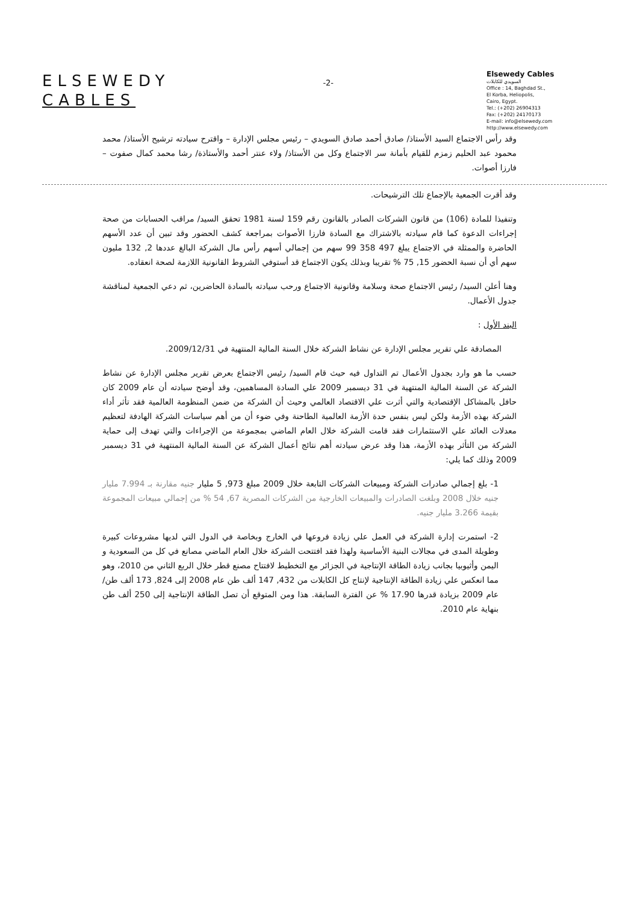ELSEWEDY
CABLES
-2-
Elsewedy Cables
السويدي للكابلات
Office : 14, Baghdad St.,
El Korba, Heliopolis,
Cairo, Egypt.
Tel.: (+202) 26904313
Fax: (+202) 24170173
E-mail: info@elsewedy.com
http://www.elsewedy.com
وقد رأس الاجتماع السيد الأستاذ/ صادق أحمد صادق السويدي – رئيس مجلس الإدارة – واقترح سيادته ترشيح الأستاذ/ محمد محمود عبد الحليم زمزم للقيام بأمانة سر الاجتماع وكل من الأستاذ/ ولاء عنتر أحمد والأستاذة/ رشا محمد كمال صفوت – فارزا أصوات.
وقد أقرت الجمعية بالإجماع تلك الترشيحات.
وتنفيذا للمادة (106) من قانون الشركات الصادر بالقانون رقم 159 لسنة 1981 تحقق السيد/ مراقب الحسابات من صحة إجراءات الدعوة كما قام سيادته بالاشتراك مع السادة فارزا الأصوات بمراجعة كشف الحضور وقد تبين أن عدد الأسهم الحاضرة والممثلة في الاجتماع يبلغ 497 358 99 سهم من إجمالي أسهم رأس مال الشركة البالغ عددها 2, 132 مليون سهم أي أن نسبة الحضور 15, 75 % تقريبا وبذلك يكون الاجتماع قد أستوفي الشروط القانونية اللازمة لصحة انعقاده.
وهنا أعلن السيد/ رئيس الاجتماع صحة وسلامة وقانونية الاجتماع ورحب سيادته بالسادة الحاضرين، ثم دعي الجمعية لمناقشة جدول الأعمال.
البند الأول :
المصادقة علي تقرير مجلس الإدارة عن نشاط الشركة خلال السنة المالية المنتهية في 2009/12/31.
حسب ما هو وارد بجدول الأعمال تم التداول فيه حيث قام السيد/ رئيس الاجتماع بعرض تقرير مجلس الإدارة عن نشاط الشركة عن السنة المالية المنتهية في 31 ديسمبر 2009 علي السادة المساهمين، وقد أوضح سيادته أن عام 2009 كان حافل بالمشاكل الإقتصادية والتي أثرت علي الاقتصاد العالمي وحيث أن الشركة من ضمن المنظومة العالمية فقد تأثر أداء الشركة بهذه الأزمة ولكن ليس بنفس حدة الأزمة العالمية الطاحنة وفي ضوء أن من أهم سياسات الشركة الهادفة لتعظيم معدلات العائد علي الاستثمارات فقد قامت الشركة خلال العام الماضي بمجموعة من الإجراءات والتي تهدف إلى حماية الشركة من التأثر بهذه الأزمة، هذا وقد عرض سيادته أهم نتائج أعمال الشركة عن السنة المالية المنتهية في 31 ديسمبر 2009 وذلك كما يلي:
1- بلغ إجمالي صادرات الشركة ومبيعات الشركات التابعة خلال 2009 مبلغ 973, 5 مليار جنيه مقارنة بـ 7.994 مليار جنيه خلال 2008 وبلغت الصادرات والمبيعات الخارجية من الشركات المصرية 67, 54 % من إجمالي مبيعات المجموعة بقيمة 3.266 مليار جنيه.
2- استمرت إدارة الشركة في العمل علي زيادة فروعها في الخارج وبخاصة في الدول التي لديها مشروعات كبيرة وطويلة المدى في مجالات البنية الأساسية ولهذا فقد افتتحت الشركة خلال العام الماضي مصانع في كل من السعودية و اليمن وأثيوبيا بجانب زيادة الطاقة الإنتاجية في الجزائر مع التخطيط لافتتاح مصنع قطر خلال الربع الثاني من 2010، وهو مما انعكس علي زيادة الطاقة الإنتاجية لإنتاج كل الكابلات من 432, 147 ألف طن عام 2008 إلى 824, 173 ألف طن/عام 2009 بزيادة قدرها 17.90 % عن الفترة السابقة. هذا ومن المتوقع أن تصل الطاقة الإنتاجية إلى 250 ألف طن بنهاية عام 2010.